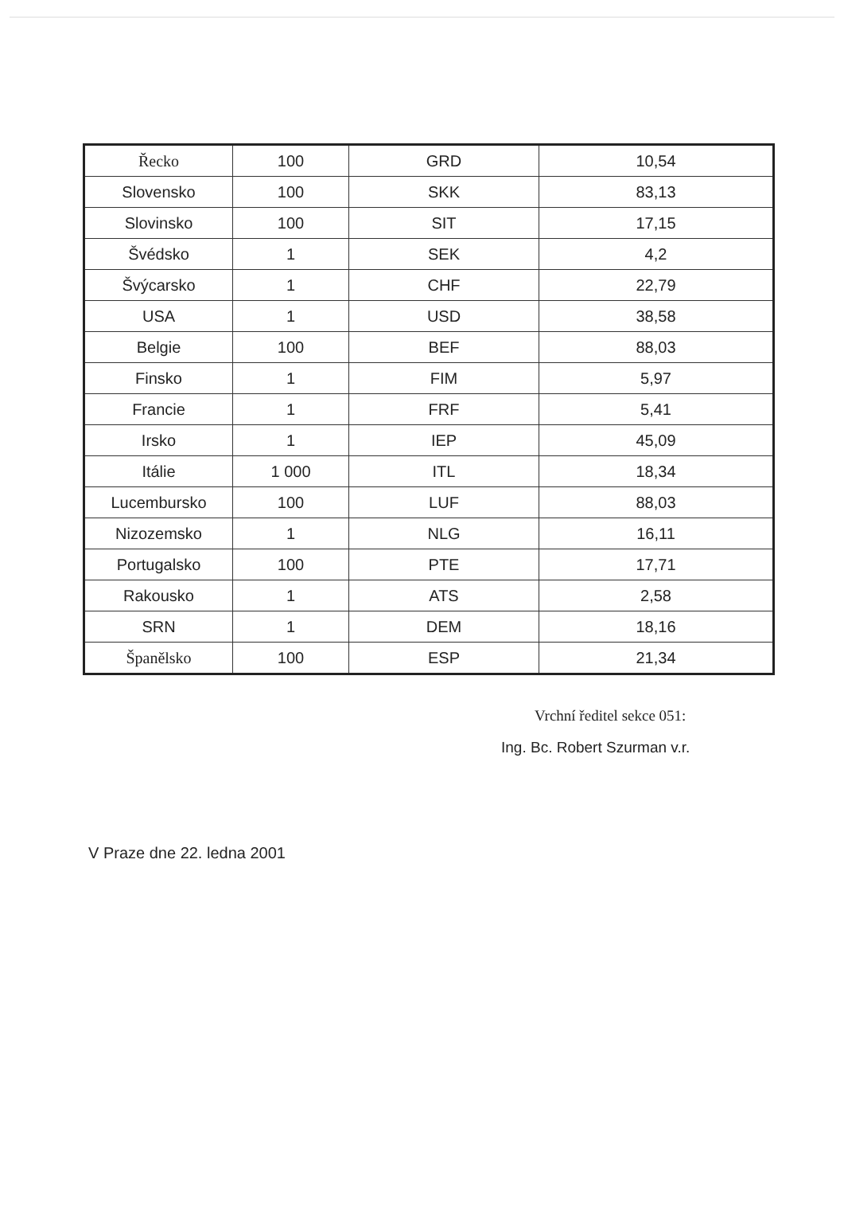| Řecko | 100 | GRD | 10,54 |
| Slovensko | 100 | SKK | 83,13 |
| Slovinsko | 100 | SIT | 17,15 |
| Švédsko | 1 | SEK | 4,2 |
| Švýcarsko | 1 | CHF | 22,79 |
| USA | 1 | USD | 38,58 |
| Belgie | 100 | BEF | 88,03 |
| Finsko | 1 | FIM | 5,97 |
| Francie | 1 | FRF | 5,41 |
| Irsko | 1 | IEP | 45,09 |
| Itálie | 1 000 | ITL | 18,34 |
| Lucembursko | 100 | LUF | 88,03 |
| Nizozemsko | 1 | NLG | 16,11 |
| Portugalsko | 100 | PTE | 17,71 |
| Rakousko | 1 | ATS | 2,58 |
| SRN | 1 | DEM | 18,16 |
| Španělsko | 100 | ESP | 21,34 |
Vrchní ředitel sekce 051:
Ing. Bc. Robert Szurman v.r.
V Praze dne 22. ledna 2001